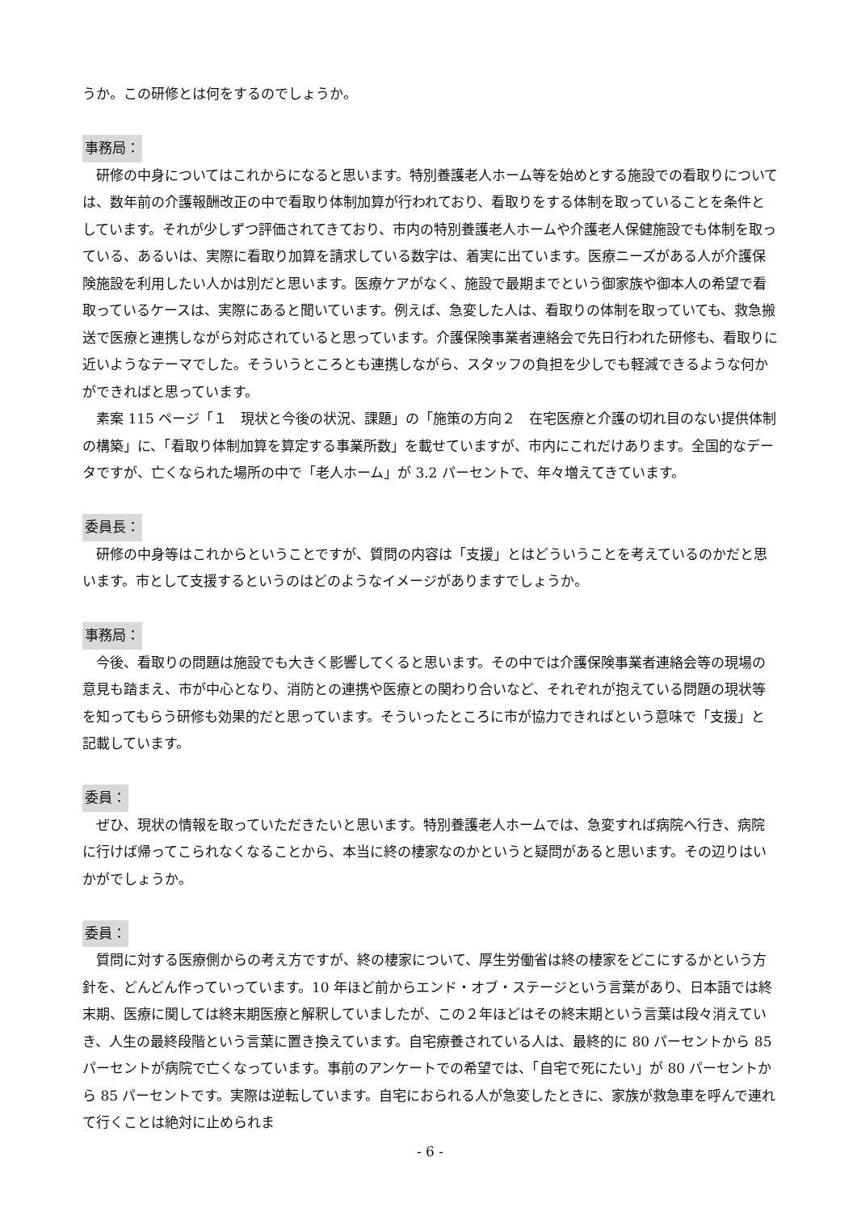うか。この研修とは何をするのでしょうか。
事務局：
研修の中身についてはこれからになると思います。特別養護老人ホーム等を始めとする施設での看取りについては、数年前の介護報酬改正の中で看取り体制加算が行われており、看取りをする体制を取っていることを条件としています。それが少しずつ評価されてきており、市内の特別養護老人ホームや介護老人保健施設でも体制を取っている、あるいは、実際に看取り加算を請求している数字は、着実に出ています。医療ニーズがある人が介護保険施設を利用したい人かは別だと思います。医療ケアがなく、施設で最期までという御家族や御本人の希望で看取っているケースは、実際にあると聞いています。例えば、急変した人は、看取りの体制を取っていても、救急搬送で医療と連携しながら対応されていると思っています。介護保険事業者連絡会で先日行われた研修も、看取りに近いようなテーマでした。そういうところとも連携しながら、スタッフの負担を少しでも軽減できるような何かができればと思っています。
素案 115 ページ「１　現状と今後の状況、課題」の「施策の方向２　在宅医療と介護の切れ目のない提供体制の構築」に、「看取り体制加算を算定する事業所数」を載せていますが、市内にこれだけあります。全国的なデータですが、亡くなられた場所の中で「老人ホーム」が 3.2 パーセントで、年々増えてきています。
委員長：
研修の中身等はこれからということですが、質問の内容は「支援」とはどういうことを考えているのかだと思います。市として支援するというのはどのようなイメージがありますでしょうか。
事務局：
今後、看取りの問題は施設でも大きく影響してくると思います。その中では介護保険事業者連絡会等の現場の意見も踏まえ、市が中心となり、消防との連携や医療との関わり合いなど、それぞれが抱えている問題の現状等を知ってもらう研修も効果的だと思っています。そういったところに市が協力できればという意味で「支援」と記載しています。
委員：
ぜひ、現状の情報を取っていただきたいと思います。特別養護老人ホームでは、急変すれば病院へ行き、病院に行けば帰ってこられなくなることから、本当に終の棲家なのかというと疑問があると思います。その辺りはいかがでしょうか。
委員：
質問に対する医療側からの考え方ですが、終の棲家について、厚生労働省は終の棲家をどこにするかという方針を、どんどん作っていっています。10 年ほど前からエンド・オブ・ステージという言葉があり、日本語では終末期、医療に関しては終末期医療と解釈していましたが、この２年ほどはその終末期という言葉は段々消えていき、人生の最終段階という言葉に置き換えています。自宅療養されている人は、最終的に 80 パーセントから 85 パーセントが病院で亡くなっています。事前のアンケートでの希望では、「自宅で死にたい」が 80 パーセントから 85 パーセントです。実際は逆転しています。自宅におられる人が急変したときに、家族が救急車を呼んで連れて行くことは絶対に止められま
- 6 -